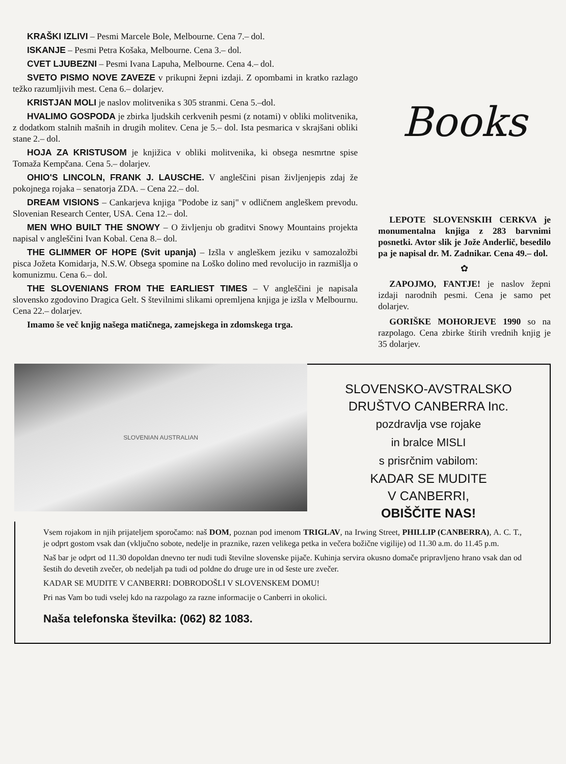KRAŠKI IZLIVI – Pesmi Marcele Bole, Melbourne. Cena 7.– dol.
ISKANJE – Pesmi Petra Košaka, Melbourne. Cena 3.– dol.
CVET LJUBEZNI – Pesmi Ivana Lapuha, Melbourne. Cena 4.– dol.
SVETO PISMO NOVE ZAVEZE v prikupni žepni izdaji. Z opombami in kratko razlago težko razumljivih mest. Cena 6.– dolarjev.
KRISTJAN MOLI je naslov molitvenika s 305 stranmi. Cena 5.–dol.
HVALIMO GOSPODA je zbirka ljudskih cerkvenih pesmi (z notami) v obliki molitvenika, z dodatkom stalnih mašnih in drugih molitev. Cena je 5.– dol. Ista pesmarica v skrajšani obliki stane 2.– dol.
HOJA ZA KRISTUSOM je knjižica v obliki molitvenika, ki obsega nesmrtne spise Tomaža Kempčana. Cena 5.– dolarjev.
OHIO'S LINCOLN, FRANK J. LAUSCHE. V angleščini pisan življenjepis zdaj že pokojnega rojaka – senatorja ZDA. – Cena 22.– dol.
DREAM VISIONS – Cankarjeva knjiga "Podobe iz sanj" v odličnem angleškem prevodu. Slovenian Research Center, USA. Cena 12.– dol.
MEN WHO BUILT THE SNOWY – O življenju ob graditvi Snowy Mountains projekta napisal v angleščini Ivan Kobal. Cena 8.– dol.
THE GLIMMER OF HOPE (Svit upanja) – Izšla v angleškem jeziku v samozaložbi pisca Jožeta Komidarja, N.S.W. Obsega spomine na Loško dolino med revolucijo in razmišlja o komunizmu. Cena 6.– dol.
THE SLOVENIANS FROM THE EARLIEST TIMES – V angleščini je napisala slovensko zgodovino Dragica Gelt. S številnimi slikami opremljena knjiga je izšla v Melbournu. Cena 22.– dolarjev.
Imamo še več knjig našega matičnega, zamejskega in zdomskega trga.
Books
LEPOTE SLOVENSKIH CERKVA je monumentalna knjiga z 283 barvnimi posnetki. Avtor slik je Jože Anderlič, besedilo pa je napisal dr. M. Zadnikar. Cena 49.– dol.
✿
ZAPOJMO, FANTJE! je naslov žepni izdaji narodnih pesmi. Cena je samo pet dolarjev.
GORIŠKE MOHORJEVE 1990 so na razpolago. Cena zbirke štirih vrednih knjig je 35 dolarjev.
SLOVENIAN AUSTRALIAN
SLOVENSKO-AVSTRALSKO
DRUŠTVO CANBERRA Inc.
pozdravlja vse rojake
in bralce MISLI
s prisrčnim vabilom:
KADAR SE MUDITE
V CANBERRI,
OBIŠČITE NAS!
Vsem rojakom in njih prijateljem sporočamo: naš DOM, poznan pod imenom TRIGLAV, na Irwing Street, PHILLIP (CANBERRA), A. C. T., je odprt gostom vsak dan (vključno sobote, nedelje in praznike, razen velikega petka in večera božične vigilije) od 11.30 a.m. do 11.45 p.m.
Naš bar je odprt od 11.30 dopoldan dnevno ter nudi tudi številne slovenske pijače. Kuhinja servira okusno domače pripravljeno hrano vsak dan od šestih do devetih zvečer, ob nedeljah pa tudi od poldne do druge ure in od šeste ure zvečer.
KADAR SE MUDITE V CANBERRI: DOBRODOŠLI V SLOVENSKEM DOMU!
Pri nas Vam bo tudi vselej kdo na razpolago za razne informacije o Canberri in okolici.
Naša telefonska številka: (062) 82 1083.